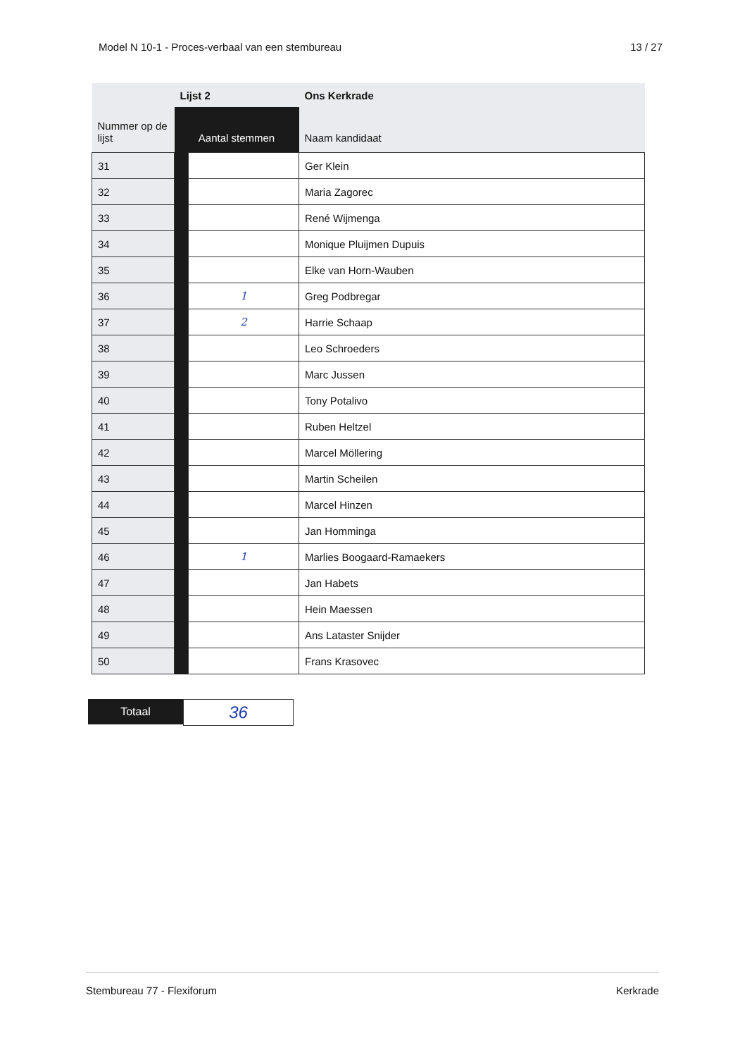Model N 10-1 - Proces-verbaal van een stembureau 13 / 27
| | Lijst 2 | | Ons Kerkrade |
| --- | --- | --- | --- |
| Nummer op de lijst | Aantal stemmen | | Naam kandidaat |
| 31 | | | Ger Klein |
| 32 | | | Maria Zagorec |
| 33 | | | René Wijmenga |
| 34 | | | Monique Pluijmen Dupuis |
| 35 | | | Elke van Horn-Wauben |
| 36 | | 1 | Greg Podbregar |
| 37 | | 2 | Harrie Schaap |
| 38 | | | Leo Schroeders |
| 39 | | | Marc Jussen |
| 40 | | | Tony Potalivo |
| 41 | | | Ruben Heltzel |
| 42 | | | Marcel Möllering |
| 43 | | | Martin Scheilen |
| 44 | | | Marcel Hinzen |
| 45 | | | Jan Homminga |
| 46 | | 1 | Marlies Boogaard-Ramaekers |
| 47 | | | Jan Habets |
| 48 | | | Hein Maessen |
| 49 | | | Ans Lataster Snijder |
| 50 | | | Frans Krasovec |
Totaal
36
Stembureau 77 - Flexiforum Kerkrade